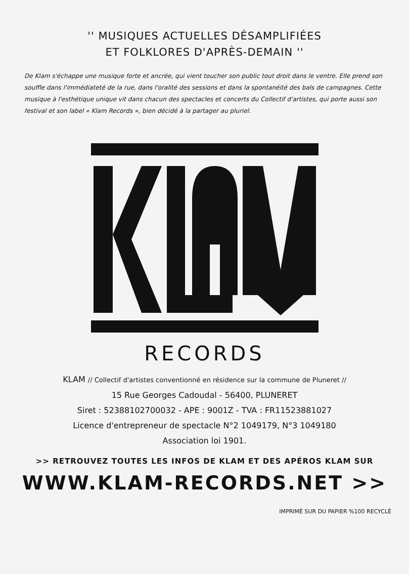'' MUSIQUES ACTUELLES DÉSAMPLIFIÉES
ET FOLKLORES D'APRÈS-DEMAIN ''
De Klam s'échappe une musique forte et ancrée, qui vient toucher son public tout droit dans le ventre. Elle prend son souffle dans l'immédiateté de la rue, dans l'oralité des sessions et dans la spontanéité des bals de campagnes. Cette musique à l'esthétique unique vit dans chacun des spectacles et concerts du Collectif d'artistes, qui porte aussi son festival et son label « Klam Records », bien décidé à la partager au pluriel.
RECORDS
KLAM // Collectif d'artistes conventionné en résidence sur la commune de Pluneret //
15 Rue Georges Cadoudal - 56400, PLUNERET
Siret : 52388102700032 - APE : 9001Z - TVA : FR11523881027
Licence d'entrepreneur de spectacle N°2 1049179, N°3 1049180
Association loi 1901.
>> RETROUVEZ TOUTES LES INFOS DE KLAM ET DES APÉROS KLAM SUR
WWW.KLAM-RECORDS.NET >>
IMPRIMÉ SUR DU PAPIER %100 RECYCLÉ